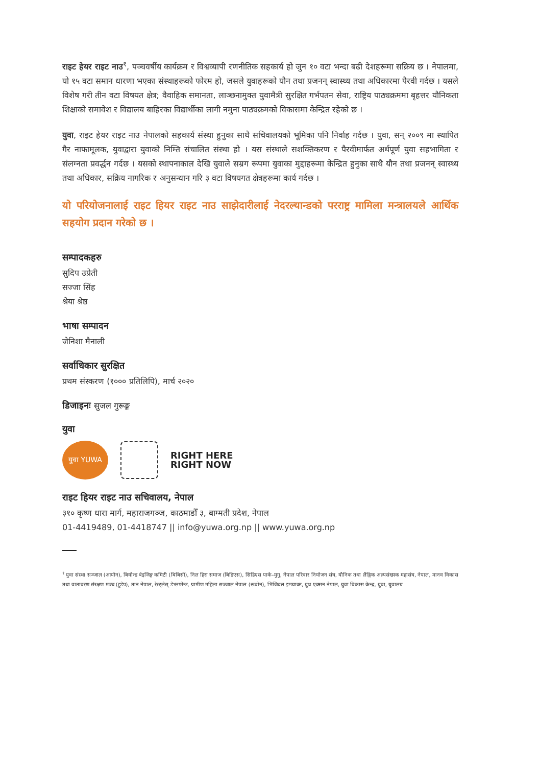राइट हेयर राइट नाउ<sup>१</sup>, पञ्चवर्षीय कार्यक्रम र विश्वव्यापी रणनीतिक सहकार्य हो जुन १० वटा भन्दा बढी देशहरूमा सक्रिय छ । नेपालमा, यो १५ वटा समान धारणा भएका संस्थाहरूको फोरम हो, जसले युवाहरूको यौन तथा प्रजनन् स्वास्थ्य तथा अधिकारमा पैरवी गर्दछ । यसले विशेष गरी तीन वटा विषयत क्षेत्र; वैवाहिक समानता, लाञ्छनामुक्त युवामैत्री सुरक्षित गर्भपतन सेवा, राष्ट्रिय पाठ्यक्रममा बृहत्तर यौनिकता शिक्षाको समावेश र विद्यालय बाहिरका विद्यार्थीका लागी नमुना पाठ्यक्रमको विकासमा केन्द्रित रहेको छ ।
युवा, राइट हेयर राइट नाउ नेपालको सहकार्य संस्था हुनुका साथै सचिवालयको भूमिका पनि निर्वाह गर्दछ । युवा, सन् २००९ मा स्थापित गैर नाफामूलक, युवाद्वारा युवाको निम्ति संचालित संस्था हो । यस संस्थाले सशक्तिकरण र पैरवीमार्फत अर्थपूर्ण युवा सहभागिता र संलग्नता प्रवर्द्धन गर्दछ । यसको स्थापनाकाल देखि युवाले सम्रग रूपमा युवाका मुद्दाहरूमा केन्द्रित हुनुका साथै यौन तथा प्रजनन् स्वास्थ्य तथा अधिकार, सक्रिय नागरिक र अनुसन्धान गरि ३ वटा विषयगत क्षेत्रहरूमा कार्य गर्दछ ।
यो परियोजनालाई राइट हियर राइट नाउ साझेदारीलाई नेदरल्यान्डको परराष्ट्र मामिला मन्त्रालयले आर्थिक सहयोग प्रदान गरेको छ ।
सम्पादकहरु
सुदिप उप्रेती
सज्जा सिंह
श्रेया श्रेष्ठ
भाषा सम्पादन
जेनिशा मैनाली
सर्वाधिकार सुरक्षित
प्रथम संस्करण (१००० प्रतिलिपि), मार्च २०२०
डिजाइनः सुजल गुरूङ्ग
युवा
युवा YUWA
RIGHT HERE
RIGHT NOW
राइट हियर राइट नाउ सचिवालय, नेपाल
३१० कृष्ण धारा मार्ग, महाराजगञ्ज, काठमाडौँ ३, बाग्मती प्रदेश, नेपाल
01-4419489, 01-4418747 || info@yuwa.org.np || www.yuwa.org.np
<sup>१</sup> युवा संस्था सञ्जाल (आयोन), बियोन्ड बेइजिङ्ग कमिटी (बिबिसी), निल हिरा समाज (बिडिएस), सिडिएस पार्क–मुगु, नेपाल परिवार नियोजन संघ, यौनिक तथा लैङ्गिक अल्पसंख्यक महासंघ, नेपाल, मानव विकास तथा वातावरण संरक्षण मञ्च (हुडेप), तान नेपाल, रेस्ट्लेस् डेभ्लप्मेन्ट, ग्रामीण महिला सञ्जाल नेपाल (रूवोन), भिजिबल इम्प्याक्ट, युथ एक्सन नेपाल, युवा विकास केन्द्र, युवा, युवालय